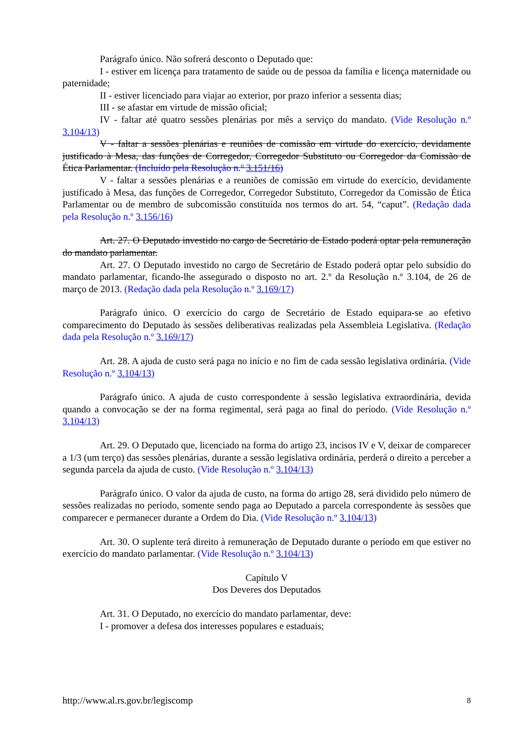Parágrafo único. Não sofrerá desconto o Deputado que:
I - estiver em licença para tratamento de saúde ou de pessoa da família e licença maternidade ou paternidade;
II - estiver licenciado para viajar ao exterior, por prazo inferior a sessenta dias;
III - se afastar em virtude de missão oficial;
IV - faltar até quatro sessões plenárias por mês a serviço do mandato. (Vide Resolução n.º 3.104/13)
V - faltar a sessões plenárias e reuniões de comissão em virtude do exercício, devidamente justificado à Mesa, das funções de Corregedor, Corregedor Substituto ou Corregedor da Comissão de Ética Parlamentar. (Incluído pela Resolução n.º 3.151/16)
V - faltar a sessões plenárias e a reuniões de comissão em virtude do exercício, devidamente justificado à Mesa, das funções de Corregedor, Corregedor Substituto, Corregedor da Comissão de Ética Parlamentar ou de membro de subcomissão constituída nos termos do art. 54, “caput”. (Redação dada pela Resolução n.º 3.156/16)
Art. 27. O Deputado investido no cargo de Secretário de Estado poderá optar pela remuneração do mandato parlamentar.
Art. 27. O Deputado investido no cargo de Secretário de Estado poderá optar pelo subsídio do mandato parlamentar, ficando-lhe assegurado o disposto no art. 2.º da Resolução n.º 3.104, de 26 de março de 2013. (Redação dada pela Resolução n.º 3.169/17)
Parágrafo único. O exercício do cargo de Secretário de Estado equipara-se ao efetivo comparecimento do Deputado às sessões deliberativas realizadas pela Assembleia Legislativa. (Redação dada pela Resolução n.º 3.169/17)
Art. 28. A ajuda de custo será paga no início e no fim de cada sessão legislativa ordinária. (Vide Resolução n.º 3.104/13)
Parágrafo único. A ajuda de custo correspondente à sessão legislativa extraordinária, devida quando a convocação se der na forma regimental, será paga ao final do período. (Vide Resolução n.º 3.104/13)
Art. 29. O Deputado que, licenciado na forma do artigo 23, incisos IV e V, deixar de comparecer a 1/3 (um terço) das sessões plenárias, durante a sessão legislativa ordinária, perderá o direito a perceber a segunda parcela da ajuda de custo. (Vide Resolução n.º 3.104/13)
Parágrafo único. O valor da ajuda de custo, na forma do artigo 28, será dividido pelo número de sessões realizadas no período, somente sendo paga ao Deputado a parcela correspondente às sessões que comparecer e permanecer durante a Ordem do Dia. (Vide Resolução n.º 3.104/13)
Art. 30. O suplente terá direito à remuneração de Deputado durante o período em que estiver no exercício do mandato parlamentar. (Vide Resolução n.º 3.104/13)
Capítulo V
Dos Deveres dos Deputados
Art. 31. O Deputado, no exercício do mandato parlamentar, deve:
I - promover a defesa dos interesses populares e estaduais;
http://www.al.rs.gov.br/legiscomp 8